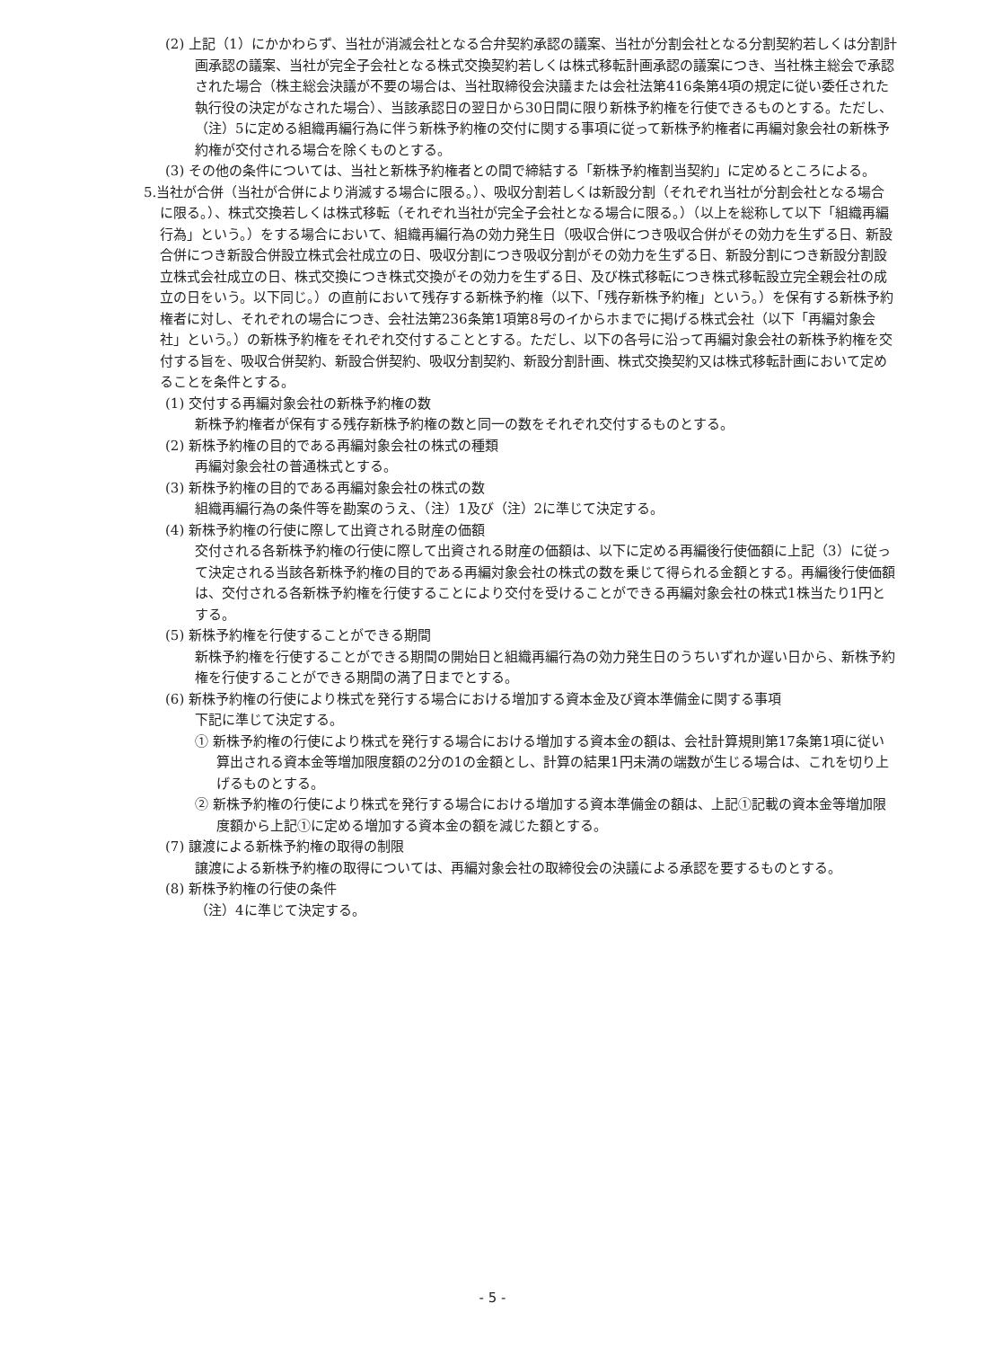(2) 上記（1）にかかわらず、当社が消滅会社となる合弁契約承認の議案、当社が分割会社となる分割契約若しくは分割計画承認の議案、当社が完全子会社となる株式交換契約若しくは株式移転計画承認の議案につき、当社株主総会で承認された場合（株主総会決議が不要の場合は、当社取締役会決議または会社法第416条第4項の規定に従い委任された執行役の決定がなされた場合）、当該承認日の翌日から30日間に限り新株予約権を行使できるものとする。ただし、（注）5に定める組織再編行為に伴う新株予約権の交付に関する事項に従って新株予約権者に再編対象会社の新株予約権が交付される場合を除くものとする。
(3) その他の条件については、当社と新株予約権者との間で締結する「新株予約権割当契約」に定めるところによる。
5.当社が合併（当社が合併により消滅する場合に限る。）、吸収分割若しくは新設分割（それぞれ当社が分割会社となる場合に限る。）、株式交換若しくは株式移転（それぞれ当社が完全子会社となる場合に限る。）（以上を総称して以下「組織再編行為」という。）をする場合において、組織再編行為の効力発生日（吸収合併につき吸収合併がその効力を生ずる日、新設合併につき新設合併設立株式会社成立の日、吸収分割につき吸収分割がその効力を生ずる日、新設分割につき新設分割設立株式会社成立の日、株式交換につき株式交換がその効力を生ずる日、及び株式移転につき株式移転設立完全親会社の成立の日をいう。以下同じ。）の直前において残存する新株予約権（以下、「残存新株予約権」という。）を保有する新株予約権者に対し、それぞれの場合につき、会社法第236条第1項第8号のイからホまでに掲げる株式会社（以下「再編対象会社」という。）の新株予約権をそれぞれ交付することとする。ただし、以下の各号に沿って再編対象会社の新株予約権を交付する旨を、吸収合併契約、新設合併契約、吸収分割契約、新設分割計画、株式交換契約又は株式移転計画において定めることを条件とする。
(1) 交付する再編対象会社の新株予約権の数
新株予約権者が保有する残存新株予約権の数と同一の数をそれぞれ交付するものとする。
(2) 新株予約権の目的である再編対象会社の株式の種類
再編対象会社の普通株式とする。
(3) 新株予約権の目的である再編対象会社の株式の数
組織再編行為の条件等を勘案のうえ、（注）1及び（注）2に準じて決定する。
(4) 新株予約権の行使に際して出資される財産の価額
交付される各新株予約権の行使に際して出資される財産の価額は、以下に定める再編後行使価額に上記（3）に従って決定される当該各新株予約権の目的である再編対象会社の株式の数を乗じて得られる金額とする。再編後行使価額は、交付される各新株予約権を行使することにより交付を受けることができる再編対象会社の株式1株当たり1円とする。
(5) 新株予約権を行使することができる期間
新株予約権を行使することができる期間の開始日と組織再編行為の効力発生日のうちいずれか遅い日から、新株予約権を行使することができる期間の満了日までとする。
(6) 新株予約権の行使により株式を発行する場合における増加する資本金及び資本準備金に関する事項
下記に準じて決定する。
① 新株予約権の行使により株式を発行する場合における増加する資本金の額は、会社計算規則第17条第1項に従い算出される資本金等増加限度額の2分の1の金額とし、計算の結果1円未満の端数が生じる場合は、これを切り上げるものとする。
② 新株予約権の行使により株式を発行する場合における増加する資本準備金の額は、上記①記載の資本金等増加限度額から上記①に定める増加する資本金の額を減じた額とする。
(7) 譲渡による新株予約権の取得の制限
譲渡による新株予約権の取得については、再編対象会社の取締役会の決議による承認を要するものとする。
(8) 新株予約権の行使の条件
（注）4に準じて決定する。
- 5 -